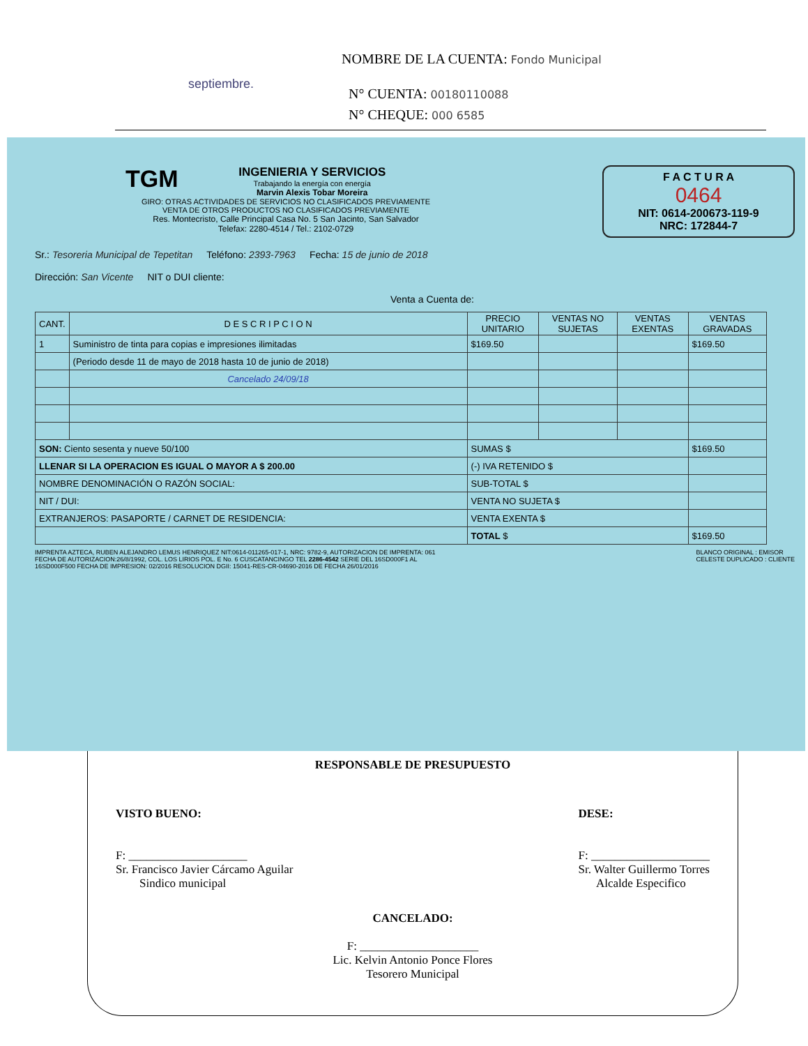septiembre.
NOMBRE DE LA CUENTA: Fondo Municipal
N° CUENTA: 00180110088
N° CHEQUE: 000 6585
TGM INGENIERIA Y SERVICIOS
Trabajando la energía con energía
Marvin Alexis Tobar Moreira
GIRO: OTRAS ACTIVIDADES DE SERVICIOS NO CLASIFICADOS PREVIAMENTE
VENTA DE OTROS PRODUCTOS NO CLASIFICADOS PREVIAMENTE
Res. Montecristo, Calle Principal Casa No. 5 San Jacinto, San Salvador
Telefax: 2280-4514 / Tel.: 2102-0729
F A C T U R A
0464
NIT: 0614-200673-119-9
NRC: 172844-7
Sr.: Tesoreria Municipal de Tepetitan Teléfono: 2393-7963 Fecha: 15 de junio de 2018
Dirección: San Vicente NIT o DUI cliente:
Venta a Cuenta de:
| CANT. | D E S C R I P C I O N | PRECIO UNITARIO | VENTAS NO SUJETAS | VENTAS EXENTAS | VENTAS GRAVADAS |
| --- | --- | --- | --- | --- | --- |
| 1 | Suministro de tinta para copias e impresiones ilimitadas | $169.50 | | | $169.50 |
| | (Periodo desde 11 de mayo de 2018 hasta 10 de junio de 2018) | | | | |
| | Cancelado 24/09/18 | | | | |
| SON: Ciento sesenta y nueve 50/100 | | SUMAS $ | | | $169.50 |
| LLENAR SI LA OPERACION ES IGUAL O MAYOR A $ 200.00 | | (-) IVA RETENIDO $ | | | |
| NOMBRE DENOMINACIÓN O RAZÓN SOCIAL: | | SUB-TOTAL $ | | | |
| NIT / DUI: | | VENTA NO SUJETA $ | | | |
| EXTRANJEROS: PASAPORTE / CARNET DE RESIDENCIA: | | VENTA EXENTA $ | | | |
| | | TOTAL $ | | | $169.50 |
IMPRENTA AZTECA, RUBEN ALEJANDRO LEMUS HENRIQUEZ NIT:0614-011265-017-1, NRC: 9782-9, AUTORIZACION DE IMPRENTA: 061
FECHA DE AUTORIZACION:26/8/1992, COL. LOS LIRIOS POL. E No. 6 CUSCATANCINGO TEL 2286-4542 SERIE DEL 16SD000F1 AL
16SD000F500 FECHA DE IMPRESION: 02/2016 RESOLUCION DGII: 15041-RES-CR-04690-2016 DE FECHA 26/01/2016
BLANCO ORIGINAL : EMISOR
CELESTE DUPLICADO : CLIENTE
RESPONSABLE DE PRESUPUESTO
VISTO BUENO:
F: ____________________
Sr. Francisco Javier Cárcamo Aguilar
Sindico municipal
DESE:
F: ____________________
Sr. Walter Guillermo Torres
Alcalde Especifico
CANCELADO:
F: ____________________
Lic. Kelvin Antonio Ponce Flores
Tesorero Municipal